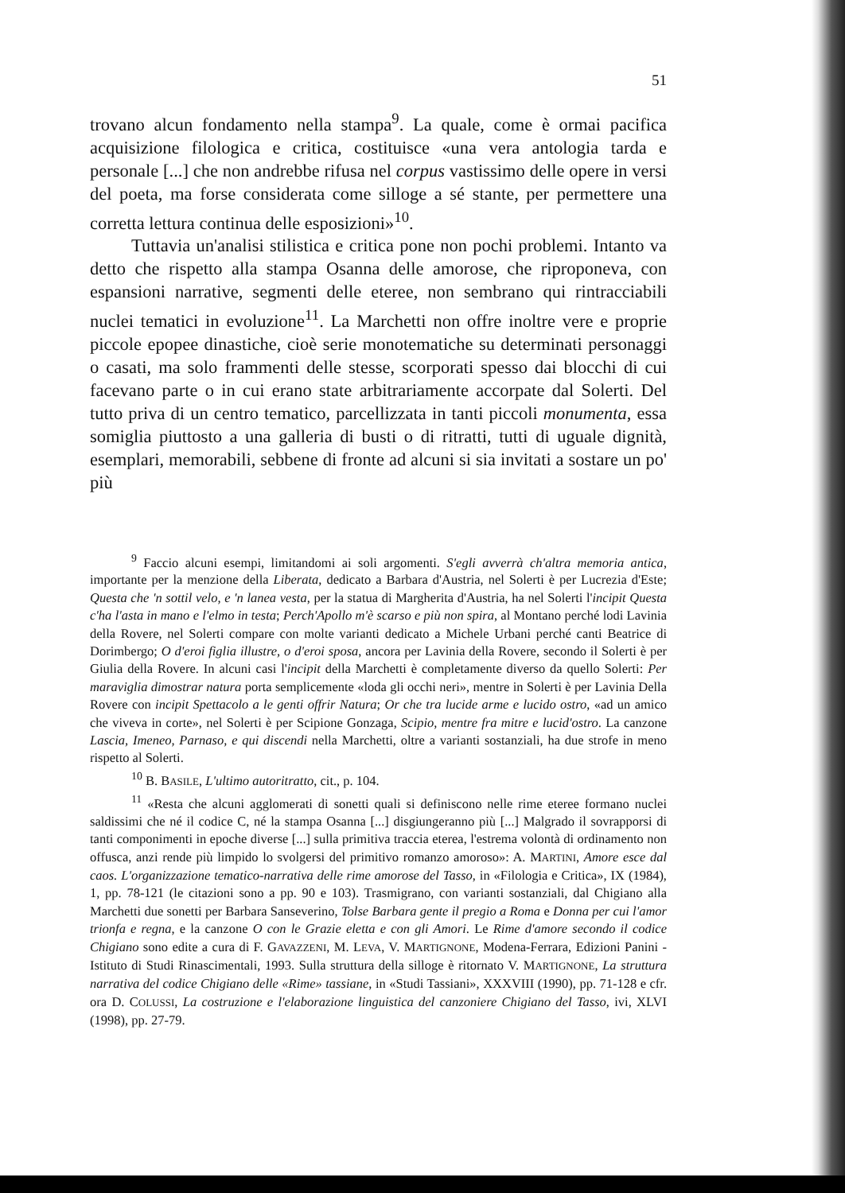51
trovano alcun fondamento nella stampa<sup>9</sup>. La quale, come è ormai pacifica acquisizione filologica e critica, costituisce «una vera antologia tarda e personale [...] che non andrebbe rifusa nel corpus vastissimo delle opere in versi del poeta, ma forse considerata come silloge a sé stante, per permettere una corretta lettura continua delle esposizioni»<sup>10</sup>.
Tuttavia un'analisi stilistica e critica pone non pochi problemi. Intanto va detto che rispetto alla stampa Osanna delle amorose, che riproponeva, con espansioni narrative, segmenti delle eteree, non sembrano qui rintracciabili nuclei tematici in evoluzione<sup>11</sup>. La Marchetti non offre inoltre vere e proprie piccole epopee dinastiche, cioè serie monotematiche su determinati personaggi o casati, ma solo frammenti delle stesse, scorporati spesso dai blocchi di cui facevano parte o in cui erano state arbitrariamente accorpate dal Solerti. Del tutto priva di un centro tematico, parcellizzata in tanti piccoli monumenta, essa somiglia piuttosto a una galleria di busti o di ritratti, tutti di uguale dignità, esemplari, memorabili, sebbene di fronte ad alcuni si sia invitati a sostare un po' più
<sup>9</sup> Faccio alcuni esempi, limitandomi ai soli argomenti. S'egli avverrà ch'altra memoria antica, importante per la menzione della Liberata, dedicato a Barbara d'Austria, nel Solerti è per Lucrezia d'Este; Questa che 'n sottil velo, e 'n lanea vesta, per la statua di Margherita d'Austria, ha nel Solerti l'incipit Questa c'ha l'asta in mano e l'elmo in testa; Perch'Apollo m'è scarso e più non spira, al Montano perché lodi Lavinia della Rovere, nel Solerti compare con molte varianti dedicato a Michele Urbani perché canti Beatrice di Dorimbergo; O d'eroi figlia illustre, o d'eroi sposa, ancora per Lavinia della Rovere, secondo il Solerti è per Giulia della Rovere. In alcuni casi l'incipit della Marchetti è completamente diverso da quello Solerti: Per maraviglia dimostrar natura porta semplicemente «loda gli occhi neri», mentre in Solerti è per Lavinia Della Rovere con incipit Spettacolo a le genti offrir Natura; Or che tra lucide arme e lucido ostro, «ad un amico che viveva in corte», nel Solerti è per Scipione Gonzaga, Scipio, mentre fra mitre e lucid'ostro. La canzone Lascia, Imeneo, Parnaso, e qui discendi nella Marchetti, oltre a varianti sostanziali, ha due strofe in meno rispetto al Solerti.
<sup>10</sup> B. BASILE, L'ultimo autoritratto, cit., p. 104.
<sup>11</sup> «Resta che alcuni agglomerati di sonetti quali si definiscono nelle rime eteree formano nuclei saldissimi che né il codice C, né la stampa Osanna [...] disgiungeranno più [...] Malgrado il sovrapporsi di tanti componimenti in epoche diverse [...] sulla primitiva traccia eterea, l'estrema volontà di ordinamento non offusca, anzi rende più limpido lo svolgersi del primitivo romanzo amoroso»: A. MARTINI, Amore esce dal caos. L'organizzazione tematico-narrativa delle rime amorose del Tasso, in «Filologia e Critica», IX (1984), 1, pp. 78-121 (le citazioni sono a pp. 90 e 103). Trasmigrano, con varianti sostanziali, dal Chigiano alla Marchetti due sonetti per Barbara Sanseverino, Tolse Barbara gente il pregio a Roma e Donna per cui l'amor trionfa e regna, e la canzone O con le Grazie eletta e con gli Amori. Le Rime d'amore secondo il codice Chigiano sono edite a cura di F. GAVAZZENI, M. LEVA, V. MARTIGNONE, Modena-Ferrara, Edizioni Panini - Istituto di Studi Rinascimentali, 1993. Sulla struttura della silloge è ritornato V. MARTIGNONE, La struttura narrativa del codice Chigiano delle «Rime» tassiane, in «Studi Tassiani», XXXVIII (1990), pp. 71-128 e cfr. ora D. COLUSSI, La costruzione e l'elaborazione linguistica del canzoniere Chigiano del Tasso, ivi, XLVI (1998), pp. 27-79.